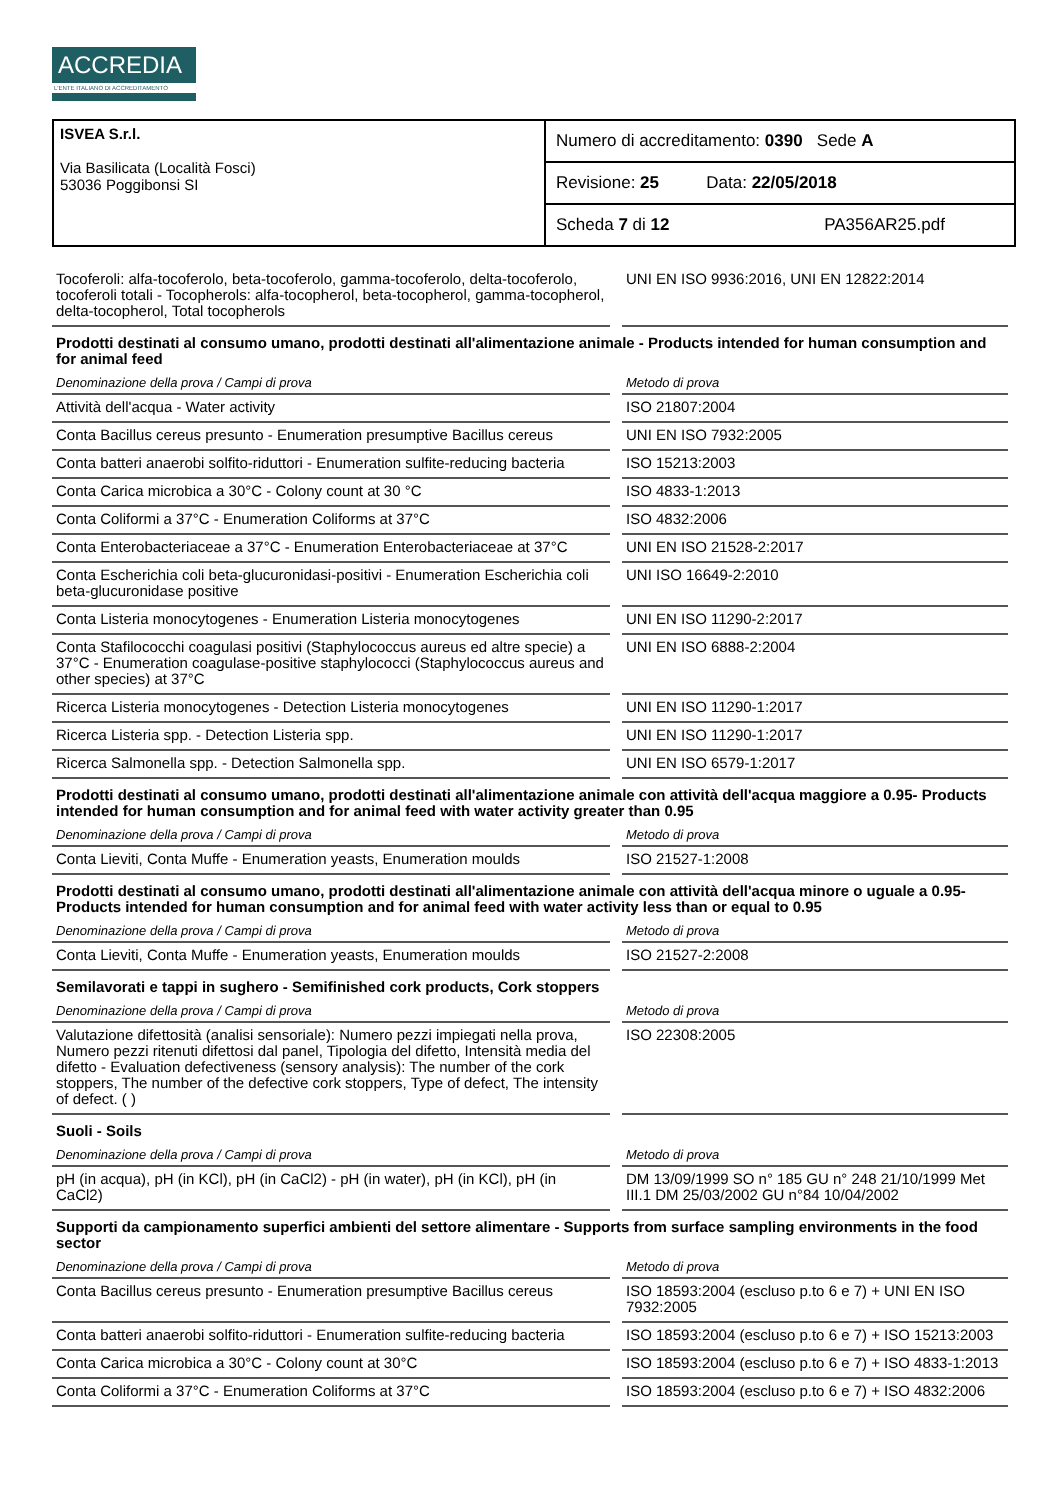ACCREDIA
L'ENTE ITALIANO DI ACCREDITAMENTO
ISVEA S.r.l.
Via Basilicata (Località Fosci)
53036 Poggibonsi SI
Numero di accreditamento: 0390 Sede A
Revisione: 25 Data: 22/05/2018
Scheda 7 di 12 PA356AR25.pdf
| Tocoferoli: alfa-tocoferolo, beta-tocoferolo, gamma-tocoferolo, delta-tocoferolo, tocoferoli totali - Tocopherols: alfa-tocopherol, beta-tocopherol, gamma-tocopherol, delta-tocopherol, Total tocopherols | UNI EN ISO 9936:2016, UNI EN 12822:2014 |
| Prodotti destinati al consumo umano, prodotti destinati all'alimentazione animale - Products intended for human consumption and for animal feed | |
| Denominazione della prova / Campi di prova | Metodo di prova |
| Attività dell'acqua - Water activity | ISO 21807:2004 |
| Conta Bacillus cereus presunto - Enumeration presumptive Bacillus cereus | UNI EN ISO 7932:2005 |
| Conta batteri anaerobi solfito-riduttori - Enumeration sulfite-reducing bacteria | ISO 15213:2003 |
| Conta Carica microbica a 30°C - Colony count at 30 °C | ISO 4833-1:2013 |
| Conta Coliformi a 37°C - Enumeration Coliforms at 37°C | ISO 4832:2006 |
| Conta Enterobacteriaceae a 37°C - Enumeration Enterobacteriaceae at 37°C | UNI EN ISO 21528-2:2017 |
| Conta Escherichia coli beta-glucuronidasi-positivi - Enumeration Escherichia coli beta-glucuronidase positive | UNI ISO 16649-2:2010 |
| Conta Listeria monocytogenes - Enumeration Listeria monocytogenes | UNI EN ISO 11290-2:2017 |
| Conta Stafilococchi coagulasi positivi (Staphylococcus aureus ed altre specie) a 37°C - Enumeration coagulase-positive staphylococci (Staphylococcus aureus and other species) at 37°C | UNI EN ISO 6888-2:2004 |
| Ricerca Listeria monocytogenes - Detection Listeria monocytogenes | UNI EN ISO 11290-1:2017 |
| Ricerca Listeria spp. - Detection Listeria spp. | UNI EN ISO 11290-1:2017 |
| Ricerca Salmonella spp. - Detection Salmonella spp. | UNI EN ISO 6579-1:2017 |
| Prodotti destinati al consumo umano, prodotti destinati all'alimentazione animale con attività dell'acqua maggiore a 0.95- Products intended for human consumption and for animal feed with water activity greater than 0.95 | |
| Denominazione della prova / Campi di prova | Metodo di prova |
| Conta Lieviti, Conta Muffe - Enumeration yeasts, Enumeration moulds | ISO 21527-1:2008 |
| Prodotti destinati al consumo umano, prodotti destinati all'alimentazione animale con attività dell'acqua minore o uguale a 0.95- Products intended for human consumption and for animal feed with water activity less than or equal to 0.95 | |
| Denominazione della prova / Campi di prova | Metodo di prova |
| Conta Lieviti, Conta Muffe - Enumeration yeasts, Enumeration moulds | ISO 21527-2:2008 |
| Semilavorati e tappi in sughero - Semifinished cork products, Cork stoppers | |
| Denominazione della prova / Campi di prova | Metodo di prova |
| Valutazione difettosità (analisi sensoriale): Numero pezzi impiegati nella prova, Numero pezzi ritenuti difettosi dal panel, Tipologia del difetto, Intensità media del difetto - Evaluation defectiveness (sensory analysis): The number of the cork stoppers, The number of the defective cork stoppers, Type of defect, The intensity of defect. ( ) | ISO 22308:2005 |
| Suoli - Soils | |
| Denominazione della prova / Campi di prova | Metodo di prova |
| pH (in acqua), pH (in KCl), pH (in CaCl2) - pH (in water), pH (in KCl), pH (in CaCl2) | DM 13/09/1999 SO n° 185 GU n° 248 21/10/1999 Met III.1 DM 25/03/2002 GU n°84 10/04/2002 |
| Supporti da campionamento superfici ambienti del settore alimentare - Supports from surface sampling environments in the food sector | |
| Denominazione della prova / Campi di prova | Metodo di prova |
| Conta Bacillus cereus presunto - Enumeration presumptive Bacillus cereus | ISO 18593:2004 (escluso p.to 6 e 7) + UNI EN ISO 7932:2005 |
| Conta batteri anaerobi solfito-riduttori - Enumeration sulfite-reducing bacteria | ISO 18593:2004 (escluso p.to 6 e 7) + ISO 15213:2003 |
| Conta Carica microbica a 30°C - Colony count at 30°C | ISO 18593:2004 (escluso p.to 6 e 7) + ISO 4833-1:2013 |
| Conta Coliformi a 37°C - Enumeration Coliforms at 37°C | ISO 18593:2004 (escluso p.to 6 e 7) + ISO 4832:2006 |